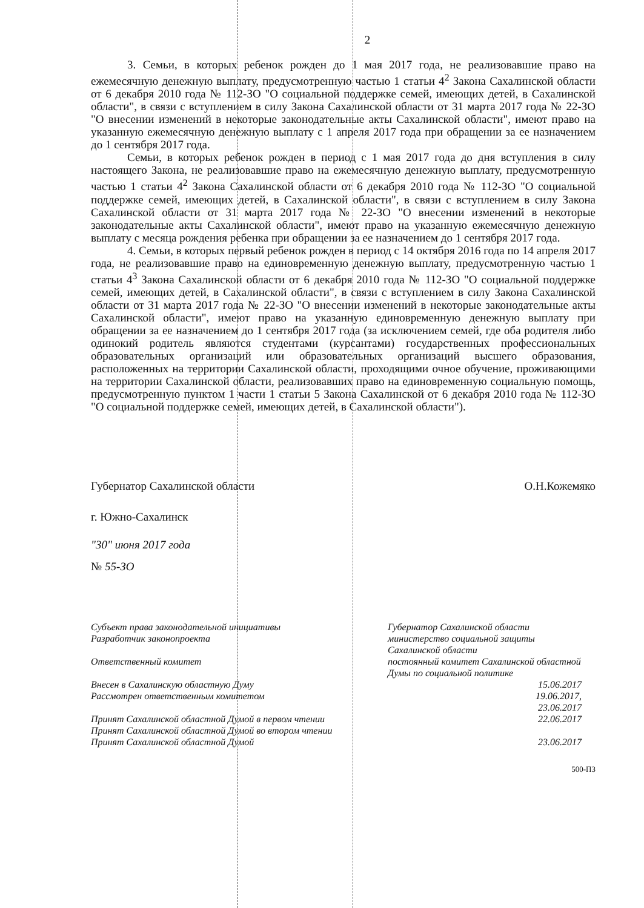2
3. Семьи, в которых ребенок рожден до 1 мая 2017 года, не реализовавшие право на ежемесячную денежную выплату, предусмотренную частью 1 статьи 4<sup>2</sup> Закона Сахалинской области от 6 декабря 2010 года № 112-ЗО "О социальной поддержке семей, имеющих детей, в Сахалинской области", в связи с вступлением в силу Закона Сахалинской области от 31 марта 2017 года № 22-ЗО "О внесении изменений в некоторые законодательные акты Сахалинской области", имеют право на указанную ежемесячную денежную выплату с 1 апреля 2017 года при обращении за ее назначением до 1 сентября 2017 года.
Семьи, в которых ребенок рожден в период с 1 мая 2017 года до дня вступления в силу настоящего Закона, не реализовавшие право на ежемесячную денежную выплату, предусмотренную частью 1 статьи 4<sup>2</sup> Закона Сахалинской области от 6 декабря 2010 года № 112-ЗО "О социальной поддержке семей, имеющих детей, в Сахалинской области", в связи с вступлением в силу Закона Сахалинской области от 31 марта 2017 года № 22-ЗО "О внесении изменений в некоторые законодательные акты Сахалинской области", имеют право на указанную ежемесячную денежную выплату с месяца рождения ребенка при обращении за ее назначением до 1 сентября 2017 года.
4. Семьи, в которых первый ребенок рожден в период с 14 октября 2016 года по 14 апреля 2017 года, не реализовавшие право на единовременную денежную выплату, предусмотренную частью 1 статьи 4<sup>3</sup> Закона Сахалинской области от 6 декабря 2010 года № 112-ЗО "О социальной поддержке семей, имеющих детей, в Сахалинской области", в связи с вступлением в силу Закона Сахалинской области от 31 марта 2017 года № 22-ЗО "О внесении изменений в некоторые законодательные акты Сахалинской области", имеют право на указанную единовременную денежную выплату при обращении за ее назначением до 1 сентября 2017 года (за исключением семей, где оба родителя либо одинокий родитель являются студентами (курсантами) государственных профессиональных образовательных организаций или образовательных организаций высшего образования, расположенных на территории Сахалинской области, проходящими очное обучение, проживающими на территории Сахалинской области, реализовавших право на единовременную социальную помощь, предусмотренную пунктом 1 части 1 статьи 5 Закона Сахалинской от 6 декабря 2010 года № 112-ЗО "О социальной поддержке семей, имеющих детей, в Сахалинской области").
Губернатор Сахалинской области О.Н.Кожемяко
г. Южно-Сахалинск
"30" июня 2017 года
№ 55-ЗО
Субъект права законодательной инициативы
Разработчик законопроекта
Ответственный комитет
Внесен в Сахалинскую областную Думу
Рассмотрен ответственным комитетом
Принят Сахалинской областной Думой в первом чтении
Принят Сахалинской областной Думой во втором чтении
Принят Сахалинской областной Думой
Губернатор Сахалинской области
министерство социальной защиты Сахалинской области
постоянный комитет Сахалинской областной Думы по социальной политике
15.06.2017
19.06.2017,
23.06.2017
22.06.2017
23.06.2017
500-ПЗ